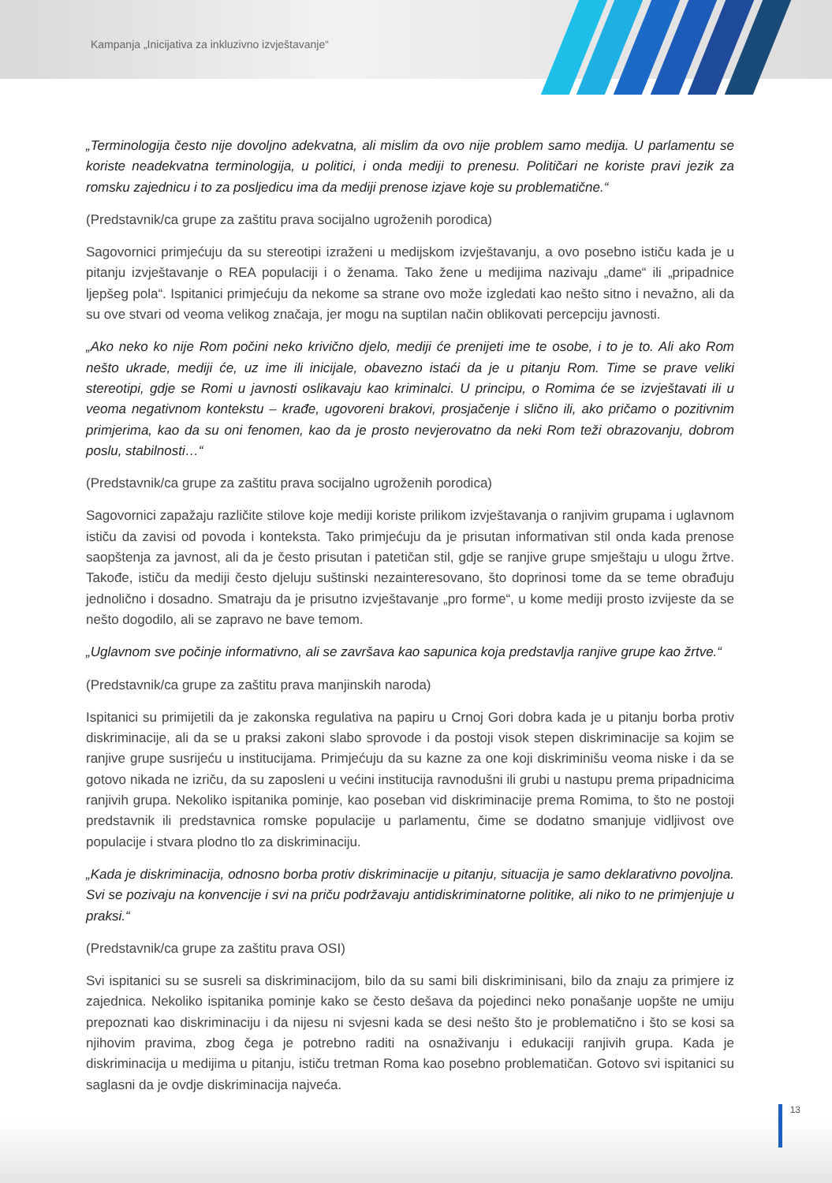Kampanja „Inicijativa za inkluzivno izvještavanje“
„Terminologija često nije dovoljno adekvatna, ali mislim da ovo nije problem samo medija. U parlamentu se koriste neadekvatna terminologija, u politici, i onda mediji to prenesu. Političari ne koriste pravi jezik za romsku zajednicu i to za posljedicu ima da mediji prenose izjave koje su problematične.“
(Predstavnik/ca grupe za zaštitu prava socijalno ugroženih porodica)
Sagovornici primjećuju da su stereotipi izraženi u medijskom izvještavanju, a ovo posebno ističu kada je u pitanju izvještavanje o REA populaciji i o ženama. Tako žene u medijima nazivaju „dame“ ili „pripadnice ljepšeg pola“. Ispitanici primjećuju da nekome sa strane ovo može izgledati kao nešto sitno i nevažno, ali da su ove stvari od veoma velikog značaja, jer mogu na suptilan način oblikovati percepciju javnosti.
„Ako neko ko nije Rom počini neko krivično djelo, mediji će prenijeti ime te osobe, i to je to. Ali ako Rom nešto ukrade, mediji će, uz ime ili inicijale, obavezno istaći da je u pitanju Rom. Time se prave veliki stereotipi, gdje se Romi u javnosti oslikavaju kao kriminalci. U principu, o Romima će se izvještavati ili u veoma negativnom kontekstu – krađe, ugovoreni brakovi, prosjačenje i slično ili, ako pričamo o pozitivnim primjerima, kao da su oni fenomen, kao da je prosto nevjerovatno da neki Rom teži obrazovanju, dobrom poslu, stabilnosti…“
(Predstavnik/ca grupe za zaštitu prava socijalno ugroženih porodica)
Sagovornici zapažaju različite stilove koje mediji koriste prilikom izvještavanja o ranjivim grupama i uglavnom ističu da zavisi od povoda i konteksta. Tako primjećuju da je prisutan informativan stil onda kada prenose saopštenja za javnost, ali da je često prisutan i patetičan stil, gdje se ranjive grupe smještaju u ulogu žrtve. Takođe, ističu da mediji često djeluju suštinski nezainteresovano, što doprinosi tome da se teme obrađuju jednolično i dosadno. Smatraju da je prisutno izvještavanje „pro forme“, u kome mediji prosto izvijeste da se nešto dogodilo, ali se zapravo ne bave temom.
„Uglavnom sve počinje informativno, ali se završava kao sapunica koja predstavlja ranjive grupe kao žrtve.“
(Predstavnik/ca grupe za zaštitu prava manjinskih naroda)
Ispitanici su primijetili da je zakonska regulativa na papiru u Crnoj Gori dobra kada je u pitanju borba protiv diskriminacije, ali da se u praksi zakoni slabo sprovode i da postoji visok stepen diskriminacije sa kojim se ranjive grupe susrijeću u institucijama. Primjećuju da su kazne za one koji diskriminišu veoma niske i da se gotovo nikada ne izriču, da su zaposleni u većini institucija ravnodušni ili grubi u nastupu prema pripadnicima ranjivih grupa. Nekoliko ispitanika pominje, kao poseban vid diskriminacije prema Romima, to što ne postoji predstavnik ili predstavnica romske populacije u parlamentu, čime se dodatno smanjuje vidljivost ove populacije i stvara plodno tlo za diskriminaciju.
„Kada je diskriminacija, odnosno borba protiv diskriminacije u pitanju, situacija je samo deklarativno povoljna. Svi se pozivaju na konvencije i svi na priču podržavaju antidiskriminatorne politike, ali niko to ne primjenjuje u praksi.“
(Predstavnik/ca grupe za zaštitu prava OSI)
Svi ispitanici su se susreli sa diskriminacijom, bilo da su sami bili diskriminisani, bilo da znaju za primjere iz zajednica. Nekoliko ispitanika pominje kako se često dešava da pojedinci neko ponašanje uopšte ne umiju prepoznati kao diskriminaciju i da nijesu ni svjesni kada se desi nešto što je problematično i što se kosi sa njihovim pravima, zbog čega je potrebno raditi na osnaživanju i edukaciji ranjivih grupa. Kada je diskriminacija u medijima u pitanju, ističu tretman Roma kao posebno problematičan. Gotovo svi ispitanici su saglasni da je ovdje diskriminacija najveća.
13